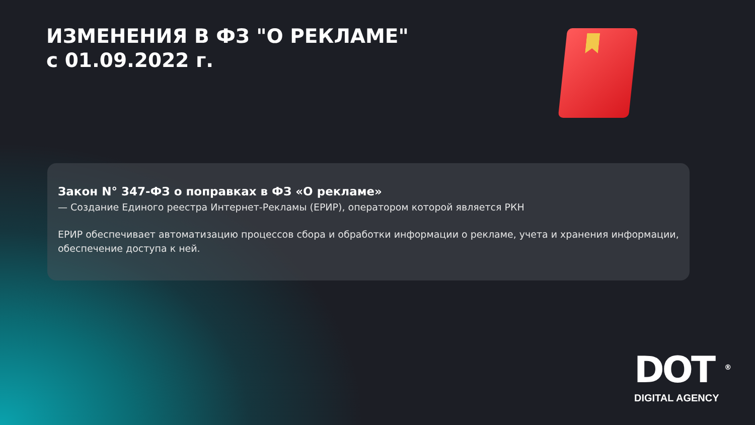ИЗМЕНЕНИЯ В ФЗ "О РЕКЛАМЕ"
с 01.09.2022 г.
Закон N° 347-ФЗ о поправках в ФЗ «О рекламе»
— Создание Единого реестра Интернет-Рекламы (ЕРИР), оператором которой является РКН
ЕРИР обеспечивает автоматизацию процессов сбора и обработки информации о рекламе, учета и хранения информации, обеспечение доступа к ней.
DOT <sup>®</sup>
DIGITAL AGENCY